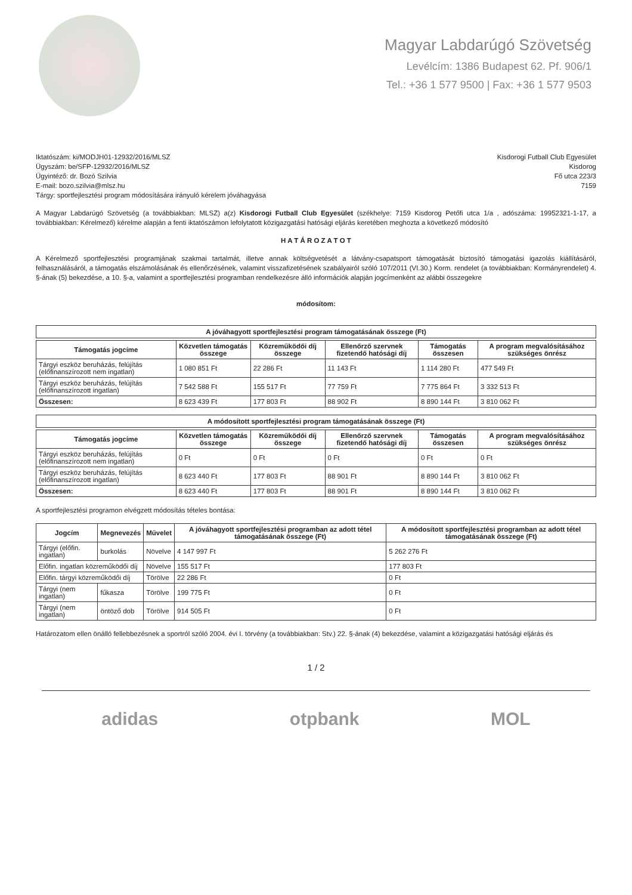Magyar Labdarúgó Szövetség
Levélcím: 1386 Budapest 62. Pf. 906/1
Tel.: +36 1 577 9500 | Fax: +36 1 577 9503
Iktatószám: ki/MODJH01-12932/2016/MLSZ
Ügyszám: be/SFP-12932/2016/MLSZ
Ügyintéző: dr. Bozó Szilvia
E-mail: bozo.szilvia@mlsz.hu
Tárgy: sportfejlesztési program módosítására irányuló kérelem jóváhagyása
Kisdorogi Futball Club Egyesület
Kisdorog
Fő utca 223/3
7159
A Magyar Labdarúgó Szövetség (a továbbiakban: MLSZ) a(z) Kisdorogi Futball Club Egyesület (székhelye: 7159 Kisdorog Petőfi utca 1/a , adószáma: 19952321-1-17, a továbbiakban: Kérelmező) kérelme alapján a fenti iktatószámon lefolytatott közigazgatási hatósági eljárás keretében meghozta a következő módosító
H A T Á R O Z A T O T
A Kérelmező sportfejlesztési programjának szakmai tartalmát, illetve annak költségvetését a látvány-csapatsport támogatását biztosító támogatási igazolás kiállításáról, felhasználásáról, a támogatás elszámolásának és ellenőrzésének, valamint visszafizetésének szabályairól szóló 107/2011 (VI.30.) Korm. rendelet (a továbbiakban: Kormányrendelet) 4. §-ának (5) bekezdése, a 10. §-a, valamint a sportfejlesztési programban rendelkezésre álló információk alapján jogcímenként az alábbi összegekre
módosítom:
A jóváhagyott sportfejlesztési program támogatásának összege (Ft)
| Támogatás jogcíme | Közvetlen támogatás összege | Közreműködői díj összege | Ellenőrző szervnek fizetendő hatósági díj | Támogatás összesen | A program megvalósításához szükséges önrész |
| --- | --- | --- | --- | --- | --- |
| Tárgyi eszköz beruházás, felújítás (előfinanszírozott nem ingatlan) | 1 080 851 Ft | 22 286 Ft | 11 143 Ft | 1 114 280 Ft | 477 549 Ft |
| Tárgyi eszköz beruházás, felújítás (előfinanszírozott ingatlan) | 7 542 588 Ft | 155 517 Ft | 77 759 Ft | 7 775 864 Ft | 3 332 513 Ft |
| Összesen: | 8 623 439 Ft | 177 803 Ft | 88 902 Ft | 8 890 144 Ft | 3 810 062 Ft |
A módosított sportfejlesztési program támogatásának összege (Ft)
| Támogatás jogcíme | Közvetlen támogatás összege | Közreműködői díj összege | Ellenőrző szervnek fizetendő hatósági díj | Támogatás összesen | A program megvalósításához szükséges önrész |
| --- | --- | --- | --- | --- | --- |
| Tárgyi eszköz beruházás, felújítás (előfinanszírozott nem ingatlan) | 0 Ft | 0 Ft | 0 Ft | 0 Ft | 0 Ft |
| Tárgyi eszköz beruházás, felújítás (előfinanszírozott ingatlan) | 8 623 440 Ft | 177 803 Ft | 88 901 Ft | 8 890 144 Ft | 3 810 062 Ft |
| Összesen: | 8 623 440 Ft | 177 803 Ft | 88 901 Ft | 8 890 144 Ft | 3 810 062 Ft |
A sportfejlesztési programon elvégzett módosítás tételes bontása:
| Jogcím | Megnevezés | Művelet | A jóváhagyott sportfejlesztési programban az adott tétel támogatásának összege (Ft) | A módosított sportfejlesztési programban az adott tétel támogatásának összege (Ft) |
| --- | --- | --- | --- | --- |
| Tárgyi (előfin. ingatlan) | burkolás | Növelve | 4 147 997 Ft | 5 262 276 Ft |
| Előfin. ingatlan közreműködői díj | | Növelve | 155 517 Ft | 177 803 Ft |
| Előfin. tárgyi közreműködői díj | | Törölve | 22 286 Ft | 0 Ft |
| Tárgyi (nem ingatlan) | fűkasza | Törölve | 199 775 Ft | 0 Ft |
| Tárgyi (nem ingatlan) | öntöző dob | Törölve | 914 505 Ft | 0 Ft |
Határozatom ellen önálló fellebbezésnek a sportról szóló 2004. évi I. törvény (a továbbiakban: Stv.) 22. §-ának (4) bekezdése, valamint a közigazgatási hatósági eljárás és
1 / 2
adidas otpbank MOL